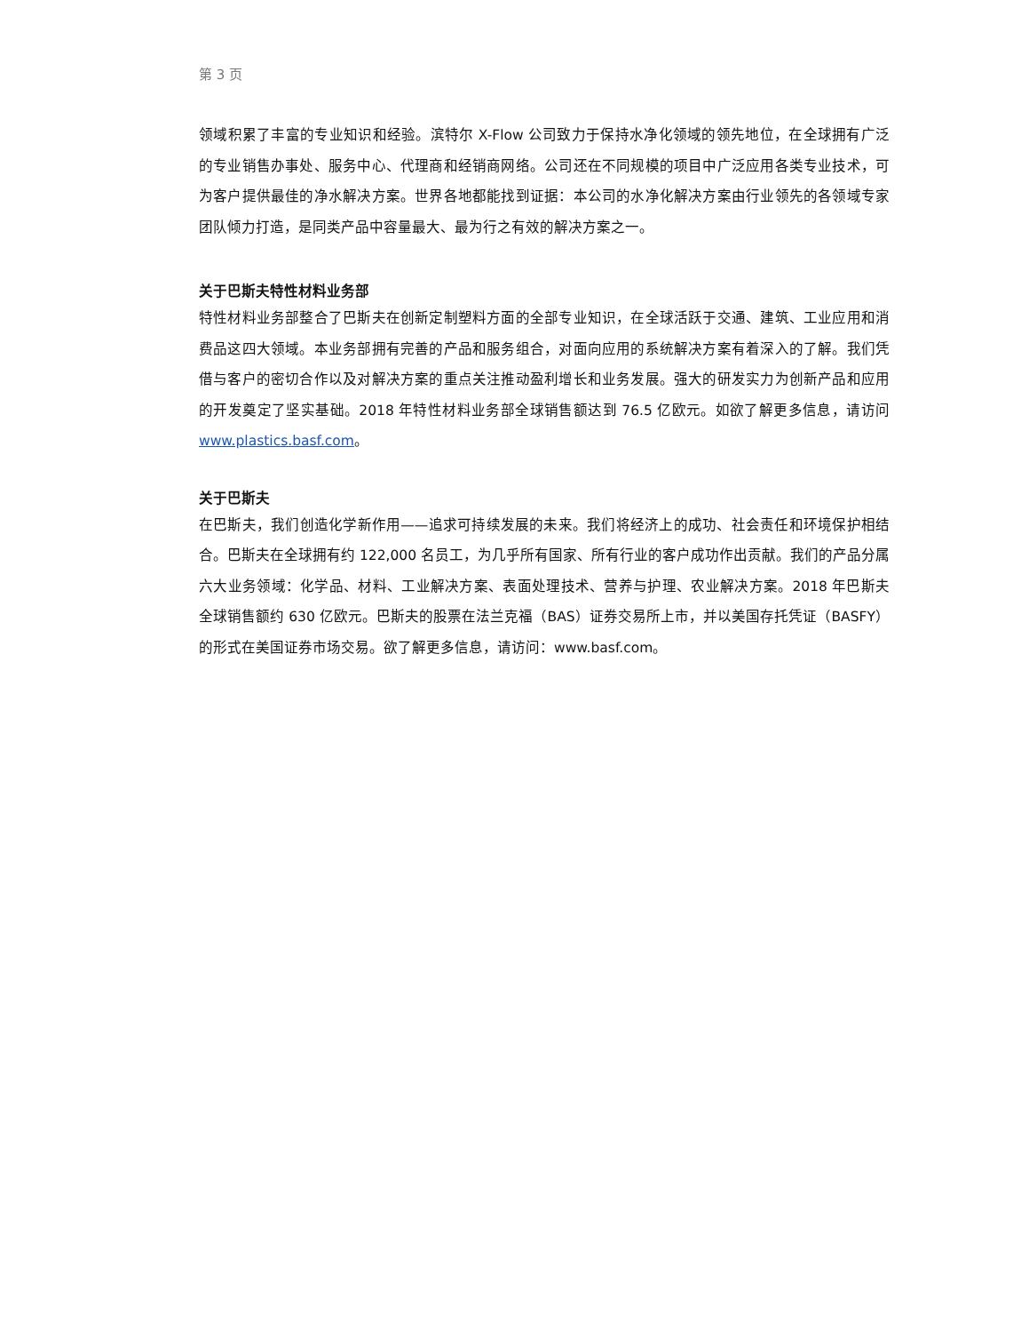第 3 页
领域积累了丰富的专业知识和经验。滨特尔 X-Flow 公司致力于保持水净化领域的领先地位，在全球拥有广泛的专业销售办事处、服务中心、代理商和经销商网络。公司还在不同规模的项目中广泛应用各类专业技术，可为客户提供最佳的净水解决方案。世界各地都能找到证据：本公司的水净化解决方案由行业领先的各领域专家团队倾力打造，是同类产品中容量最大、最为行之有效的解决方案之一。
关于巴斯夫特性材料业务部
特性材料业务部整合了巴斯夫在创新定制塑料方面的全部专业知识，在全球活跃于交通、建筑、工业应用和消费品这四大领域。本业务部拥有完善的产品和服务组合，对面向应用的系统解决方案有着深入的了解。我们凭借与客户的密切合作以及对解决方案的重点关注推动盈利增长和业务发展。强大的研发实力为创新产品和应用的开发奠定了坚实基础。2018 年特性材料业务部全球销售额达到 76.5 亿欧元。如欲了解更多信息，请访问 www.plastics.basf.com。
关于巴斯夫
在巴斯夫，我们创造化学新作用——追求可持续发展的未来。我们将经济上的成功、社会责任和环境保护相结合。巴斯夫在全球拥有约 122,000 名员工，为几乎所有国家、所有行业的客户成功作出贡献。我们的产品分属六大业务领域：化学品、材料、工业解决方案、表面处理技术、营养与护理、农业解决方案。2018 年巴斯夫全球销售额约 630 亿欧元。巴斯夫的股票在法兰克福（BAS）证券交易所上市，并以美国存托凭证（BASFY）的形式在美国证券市场交易。欲了解更多信息，请访问：www.basf.com。